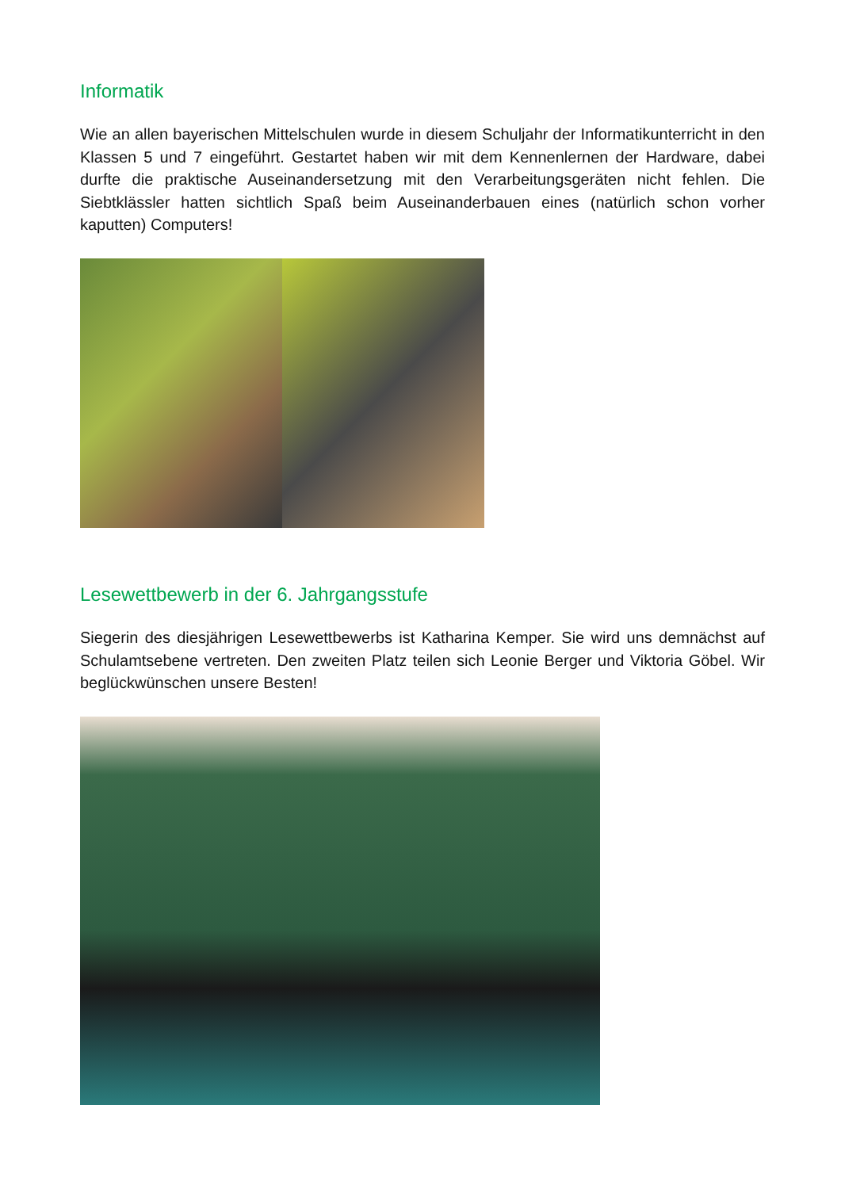Informatik
Wie an allen bayerischen Mittelschulen wurde in diesem Schuljahr der Informatikunterricht in den Klassen 5 und 7 eingeführt. Gestartet haben wir mit dem Kennenlernen der Hardware, dabei durfte die praktische Auseinandersetzung mit den Verarbeitungsgeräten nicht fehlen. Die Siebtklässler hatten sichtlich Spaß beim Auseinanderbauen eines (natürlich schon vorher kaputten) Computers!
Lesewettbewerb in der 6. Jahrgangsstufe
Siegerin des diesjährigen Lesewettbewerbs ist Katharina Kemper. Sie wird uns demnächst auf Schulamtsebene vertreten. Den zweiten Platz teilen sich Leonie Berger und Viktoria Göbel. Wir beglückwünschen unsere Besten!